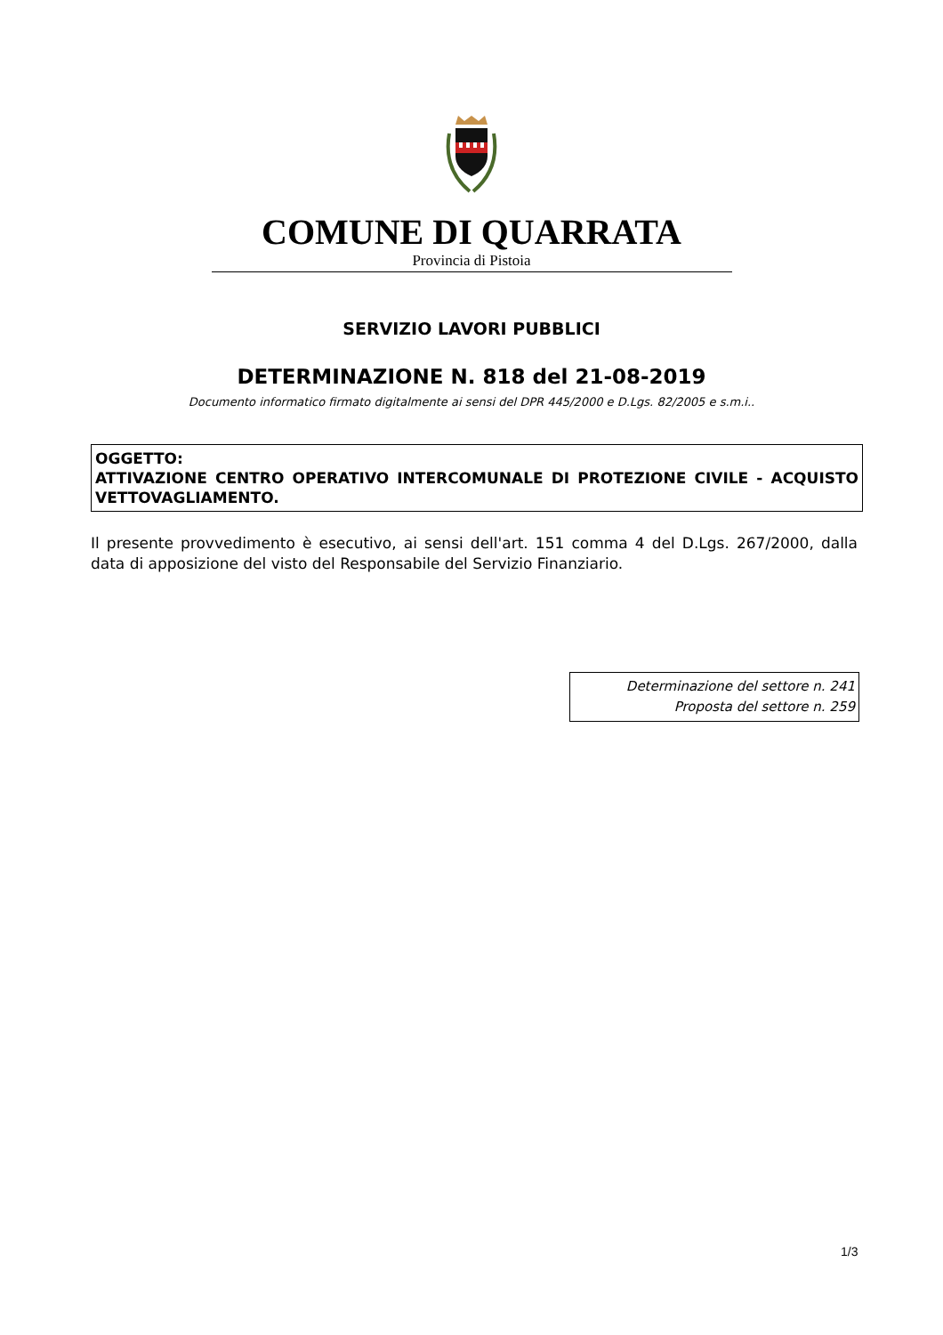COMUNE DI QUARRATA
Provincia di Pistoia
SERVIZIO LAVORI PUBBLICI
DETERMINAZIONE N. 818 del 21-08-2019
Documento informatico firmato digitalmente ai sensi del DPR 445/2000 e D.Lgs. 82/2005 e s.m.i..
OGGETTO:
ATTIVAZIONE CENTRO OPERATIVO INTERCOMUNALE DI PROTEZIONE CIVILE - ACQUISTO VETTOVAGLIAMENTO.
Il presente provvedimento è esecutivo, ai sensi dell'art. 151 comma 4 del D.Lgs. 267/2000, dalla data di apposizione del visto del Responsabile del Servizio Finanziario.
Determinazione del settore n. 241
Proposta del settore n. 259
1/3